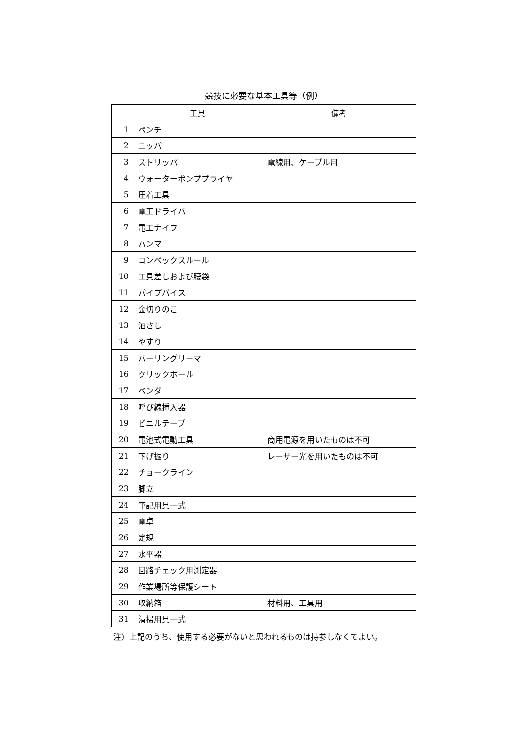競技に必要な基本工具等（例）
| | 工具 | 備考 |
| --- | --- | --- |
| 1 | ペンチ | |
| 2 | ニッパ | |
| 3 | ストリッパ | 電線用、ケーブル用 |
| 4 | ウォーターポンププライヤ | |
| 5 | 圧着工具 | |
| 6 | 電工ドライバ | |
| 7 | 電工ナイフ | |
| 8 | ハンマ | |
| 9 | コンベックスルール | |
| 10 | 工具差しおよび腰袋 | |
| 11 | パイプバイス | |
| 12 | 金切りのこ | |
| 13 | 油さし | |
| 14 | やすり | |
| 15 | バーリングリーマ | |
| 16 | クリックボール | |
| 17 | ベンダ | |
| 18 | 呼び線挿入器 | |
| 19 | ビニルテープ | |
| 20 | 電池式電動工具 | 商用電源を用いたものは不可 |
| 21 | 下げ振り | レーザー光を用いたものは不可 |
| 22 | チョークライン | |
| 23 | 脚立 | |
| 24 | 筆記用具一式 | |
| 25 | 電卓 | |
| 26 | 定規 | |
| 27 | 水平器 | |
| 28 | 回路チェック用測定器 | |
| 29 | 作業場所等保護シート | |
| 30 | 収納箱 | 材料用、工具用 |
| 31 | 清掃用具一式 | |
注）上記のうち、使用する必要がないと思われるものは持参しなくてよい。